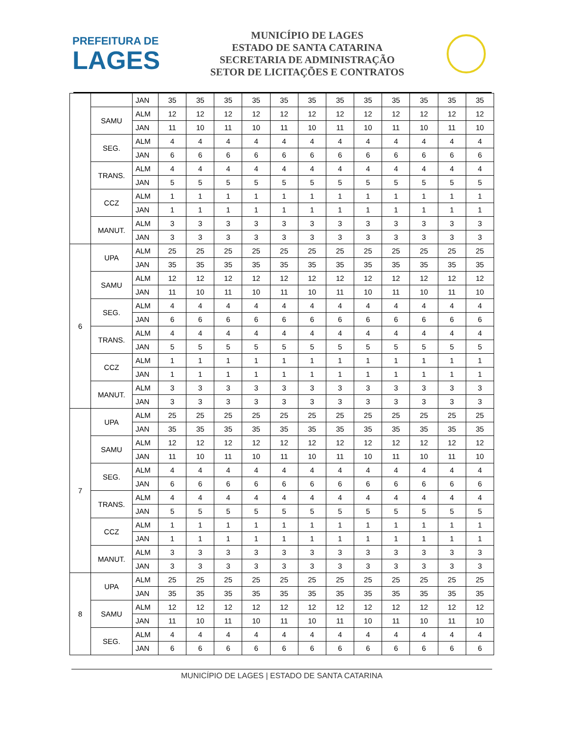PREFEITURA DE
LAGES
MUNICÍPIO DE LAGES
ESTADO DE SANTA CATARINA
SECRETARIA DE ADMINISTRAÇÃO
SETOR DE LICITAÇÕES E CONTRATOS
| | | JAN | 35 | 35 | 35 | 35 | 35 | 35 | 35 | 35 | 35 | 35 | 35 | 35 |
| | SAMU | ALM | 12 | 12 | 12 | 12 | 12 | 12 | 12 | 12 | 12 | 12 | 12 | 12 |
| | | JAN | 11 | 10 | 11 | 10 | 11 | 10 | 11 | 10 | 11 | 10 | 11 | 10 |
| | SEG. | ALM | 4 | 4 | 4 | 4 | 4 | 4 | 4 | 4 | 4 | 4 | 4 | 4 |
| | | JAN | 6 | 6 | 6 | 6 | 6 | 6 | 6 | 6 | 6 | 6 | 6 | 6 |
| | TRANS. | ALM | 4 | 4 | 4 | 4 | 4 | 4 | 4 | 4 | 4 | 4 | 4 | 4 |
| | | JAN | 5 | 5 | 5 | 5 | 5 | 5 | 5 | 5 | 5 | 5 | 5 | 5 |
| | CCZ | ALM | 1 | 1 | 1 | 1 | 1 | 1 | 1 | 1 | 1 | 1 | 1 | 1 |
| | | JAN | 1 | 1 | 1 | 1 | 1 | 1 | 1 | 1 | 1 | 1 | 1 | 1 |
| | MANUT. | ALM | 3 | 3 | 3 | 3 | 3 | 3 | 3 | 3 | 3 | 3 | 3 | 3 |
| | | JAN | 3 | 3 | 3 | 3 | 3 | 3 | 3 | 3 | 3 | 3 | 3 | 3 |
| 6 | UPA | ALM | 25 | 25 | 25 | 25 | 25 | 25 | 25 | 25 | 25 | 25 | 25 | 25 |
| | | JAN | 35 | 35 | 35 | 35 | 35 | 35 | 35 | 35 | 35 | 35 | 35 | 35 |
| | SAMU | ALM | 12 | 12 | 12 | 12 | 12 | 12 | 12 | 12 | 12 | 12 | 12 | 12 |
| | | JAN | 11 | 10 | 11 | 10 | 11 | 10 | 11 | 10 | 11 | 10 | 11 | 10 |
| | SEG. | ALM | 4 | 4 | 4 | 4 | 4 | 4 | 4 | 4 | 4 | 4 | 4 | 4 |
| | | JAN | 6 | 6 | 6 | 6 | 6 | 6 | 6 | 6 | 6 | 6 | 6 | 6 |
| | TRANS. | ALM | 4 | 4 | 4 | 4 | 4 | 4 | 4 | 4 | 4 | 4 | 4 | 4 |
| | | JAN | 5 | 5 | 5 | 5 | 5 | 5 | 5 | 5 | 5 | 5 | 5 | 5 |
| | CCZ | ALM | 1 | 1 | 1 | 1 | 1 | 1 | 1 | 1 | 1 | 1 | 1 | 1 |
| | | JAN | 1 | 1 | 1 | 1 | 1 | 1 | 1 | 1 | 1 | 1 | 1 | 1 |
| | MANUT. | ALM | 3 | 3 | 3 | 3 | 3 | 3 | 3 | 3 | 3 | 3 | 3 | 3 |
| | | JAN | 3 | 3 | 3 | 3 | 3 | 3 | 3 | 3 | 3 | 3 | 3 | 3 |
| 7 | UPA | ALM | 25 | 25 | 25 | 25 | 25 | 25 | 25 | 25 | 25 | 25 | 25 | 25 |
| | | JAN | 35 | 35 | 35 | 35 | 35 | 35 | 35 | 35 | 35 | 35 | 35 | 35 |
| | SAMU | ALM | 12 | 12 | 12 | 12 | 12 | 12 | 12 | 12 | 12 | 12 | 12 | 12 |
| | | JAN | 11 | 10 | 11 | 10 | 11 | 10 | 11 | 10 | 11 | 10 | 11 | 10 |
| | SEG. | ALM | 4 | 4 | 4 | 4 | 4 | 4 | 4 | 4 | 4 | 4 | 4 | 4 |
| | | JAN | 6 | 6 | 6 | 6 | 6 | 6 | 6 | 6 | 6 | 6 | 6 | 6 |
| | TRANS. | ALM | 4 | 4 | 4 | 4 | 4 | 4 | 4 | 4 | 4 | 4 | 4 | 4 |
| | | JAN | 5 | 5 | 5 | 5 | 5 | 5 | 5 | 5 | 5 | 5 | 5 | 5 |
| | CCZ | ALM | 1 | 1 | 1 | 1 | 1 | 1 | 1 | 1 | 1 | 1 | 1 | 1 |
| | | JAN | 1 | 1 | 1 | 1 | 1 | 1 | 1 | 1 | 1 | 1 | 1 | 1 |
| | MANUT. | ALM | 3 | 3 | 3 | 3 | 3 | 3 | 3 | 3 | 3 | 3 | 3 | 3 |
| | | JAN | 3 | 3 | 3 | 3 | 3 | 3 | 3 | 3 | 3 | 3 | 3 | 3 |
| 8 | UPA | ALM | 25 | 25 | 25 | 25 | 25 | 25 | 25 | 25 | 25 | 25 | 25 | 25 |
| | | JAN | 35 | 35 | 35 | 35 | 35 | 35 | 35 | 35 | 35 | 35 | 35 | 35 |
| | SAMU | ALM | 12 | 12 | 12 | 12 | 12 | 12 | 12 | 12 | 12 | 12 | 12 | 12 |
| | | JAN | 11 | 10 | 11 | 10 | 11 | 10 | 11 | 10 | 11 | 10 | 11 | 10 |
| | SEG. | ALM | 4 | 4 | 4 | 4 | 4 | 4 | 4 | 4 | 4 | 4 | 4 | 4 |
| | | JAN | 6 | 6 | 6 | 6 | 6 | 6 | 6 | 6 | 6 | 6 | 6 | 6 |
MUNICÍPIO DE LAGES | ESTADO DE SANTA CATARINA